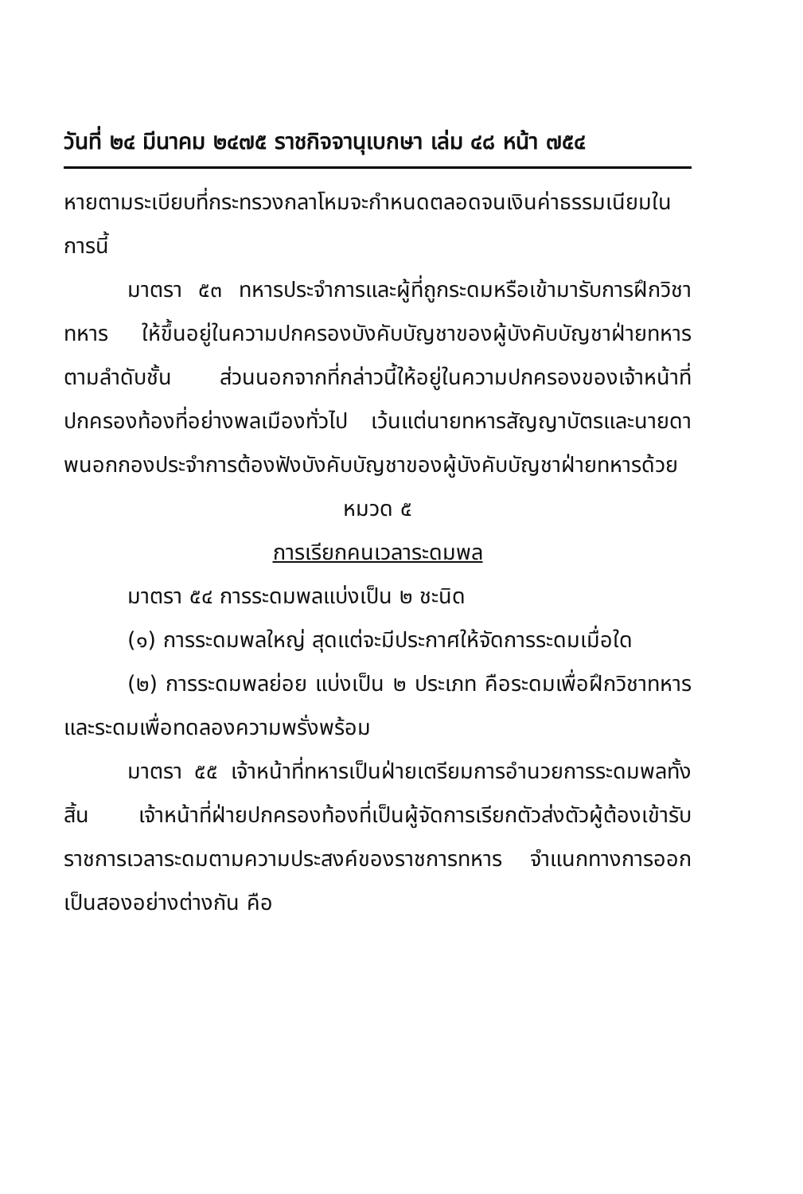วันที่ ๒๔ มีนาคม ๒๔๗๕ ราชกิจจานุเบกษา เล่ม ๔๘ หน้า ๗๕๔
หายตามระเบียบที่กระทรวงกลาโหมจะกำหนดตลอดจนเงินค่าธรรมเนียมในการนี้
มาตรา ๕๓ ทหารประจำการและผู้ที่ถูกระดมหรือเข้ามารับการฝึกวิชาทหาร ให้ขึ้นอยู่ในความปกครองบังคับบัญชาของผู้บังคับบัญชาฝ่ายทหารตามลำดับชั้น ส่วนนอกจากที่กล่าวนี้ให้อยู่ในความปกครองของเจ้าหน้าที่ปกครองท้องที่อย่างพลเมืองทั่วไป เว้นแต่นายทหารสัญญาบัตรและนายดาพนอกกองประจำการต้องฟังบังคับบัญชาของผู้บังคับบัญชาฝ่ายทหารด้วย
หมวด ๕
การเรียกคนเวลาระดมพล
มาตรา ๕๔ การระดมพลแบ่งเป็น ๒ ชะนิด
(๑) การระดมพลใหญ่ สุดแต่จะมีประกาศให้จัดการระดมเมื่อใด
(๒) การระดมพลย่อย แบ่งเป็น ๒ ประเภท คือระดมเพื่อฝึกวิชาทหาร และระดมเพื่อทดลองความพรั่งพร้อม
มาตรา ๕๕ เจ้าหน้าที่ทหารเป็นฝ่ายเตรียมการอำนวยการระดมพลทั้งสิ้น เจ้าหน้าที่ฝ่ายปกครองท้องที่เป็นผู้จัดการเรียกตัวส่งตัวผู้ต้องเข้ารับราชการเวลาระดมตามความประสงค์ของราชการทหาร จำแนกทางการออกเป็นสองอย่างต่างกัน คือ